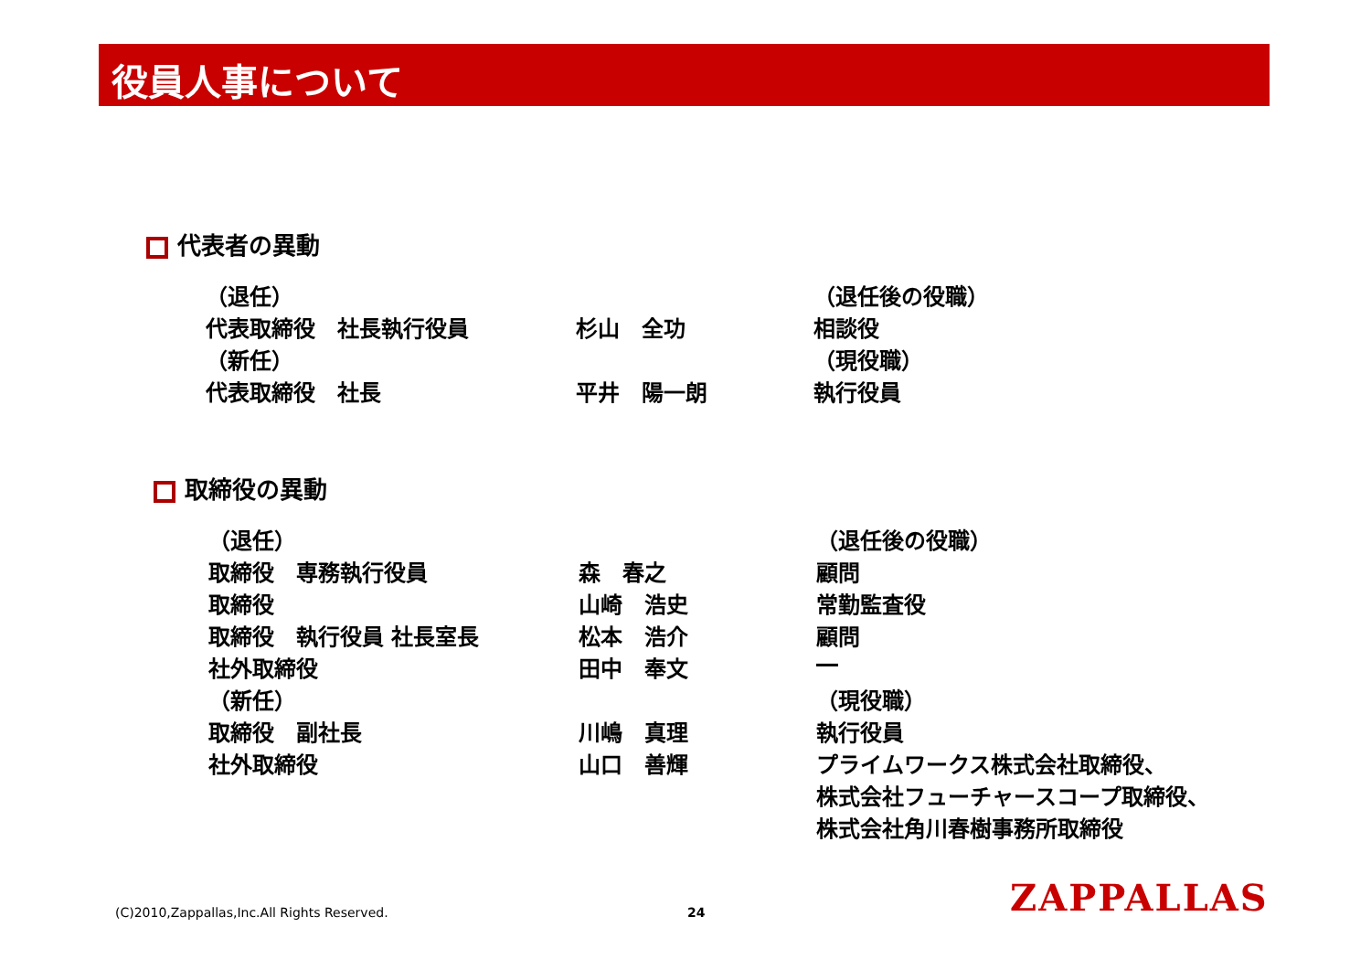役員人事について
代表者の異動
| （退任） | | （退任後の役職） |
| 代表取締役 社長執行役員 | 杉山 全功 | 相談役 |
| （新任） | | （現役職） |
| 代表取締役 社長 | 平井 陽一朗 | 執行役員 |
取締役の異動
| （退任） | | （退任後の役職） |
| 取締役 専務執行役員 | 森 春之 | 顧問 |
| 取締役 | 山崎 浩史 | 常勤監査役 |
| 取締役 執行役員 社長室長 | 松本 浩介 | 顧問 |
| 社外取締役 | 田中 奉文 | ― |
| （新任） | | （現役職） |
| 取締役 副社長 | 川嶋 真理 | 執行役員 |
| 社外取締役 | 山口 善輝 | プライムワークス株式会社取締役、 株式会社フューチャースコープ取締役、 株式会社角川春樹事務所取締役 |
(C)2010,Zappallas,Inc.All Rights Reserved.
24 ZAPPALLAS